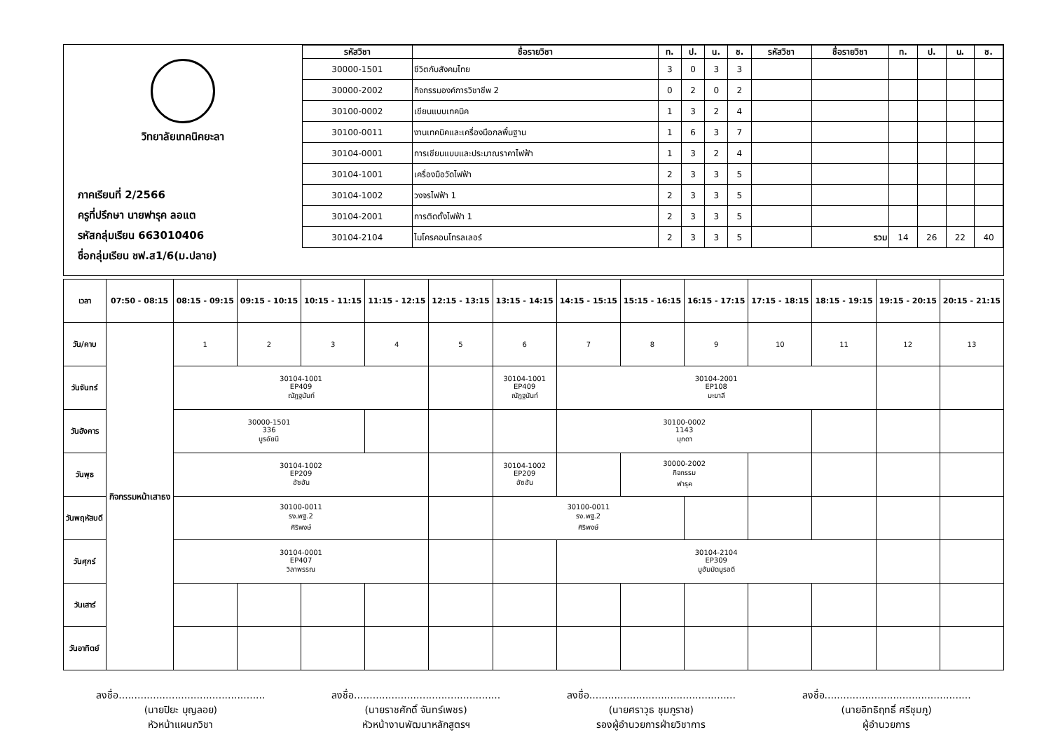วิทยาลัยเทคนิคยะลา
ภาคเรียนที่ 2/2566
ครูที่ปรึกษา นายฟารุค ลอแต
รหัสกลุ่มเรียน 663010406
ชื่อกลุ่มเรียน ชฟ.ส1/6(ม.ปลาย)
| รหัสวิชา | ชื่อรายวิชา | ท. | ป. | น. | ช. | รหัสวิชา | ชื่อรายวิชา | ท. | ป. | น. | ช. |
| --- | --- | --- | --- | --- | --- | --- | --- | --- | --- | --- | --- |
| 30000-1501 | ชีวิตกับสังคมไทย | 3 | 0 | 3 | 3 | | | | | | |
| 30000-2002 | กิจกรรมองค์การวิชาชีพ 2 | 0 | 2 | 0 | 2 | | | | | | |
| 30100-0002 | เขียนแบบเทคนิค | 1 | 3 | 2 | 4 | | | | | | |
| 30100-0011 | งานเทคนิคและเครื่องมือกลพื้นฐาน | 1 | 6 | 3 | 7 | | | | | | |
| 30104-0001 | การเขียนแบบและประมาณราคาไฟฟ้า | 1 | 3 | 2 | 4 | | | | | | |
| 30104-1001 | เครื่องมือวัดไฟฟ้า | 2 | 3 | 3 | 5 | | | | | | |
| 30104-1002 | วงจรไฟฟ้า 1 | 2 | 3 | 3 | 5 | | | | | | |
| 30104-2001 | การติดตั้งไฟฟ้า 1 | 2 | 3 | 3 | 5 | | | | | | |
| 30104-2104 | ไมโครคอนโทรลเลอร์ | 2 | 3 | 3 | 5 | | รวม | 14 | 26 | 22 | 40 |
| เวลา | 07:50 - 08:15 | 08:15 - 09:15 | 09:15 - 10:15 | 10:15 - 11:15 | 11:15 - 12:15 | 12:15 - 13:15 | 13:15 - 14:15 | 14:15 - 15:15 | 15:15 - 16:15 | 16:15 - 17:15 | 17:15 - 18:15 | 18:15 - 19:15 | 19:15 - 20:15 | 20:15 - 21:15 |
| --- | --- | --- | --- | --- | --- | --- | --- | --- | --- | --- | --- | --- | --- | --- |
| วัน/คาบ | กิจกรรมหน้าเสาธง | 1 | 2 | 3 | 4 | 5 | 6 | 7 | 8 | 9 | 10 | 11 | 12 | 13 |
| วันจันทร์ | | 30104-1001 EP409 ณัฏฐนันท์ | | | | | 30104-1001 EP409 ณัฏฐนันท์ | 30104-2001 EP108 มะยาลี | | | | | | |
| วันอังคาร | | 30000-1501 336 นูรอัยนี | | | | | | 30100-0002 1143 มุกดา | | | | | | |
| วันพุธ | | 30104-1002 EP209 อัซฮัน | | | | | 30104-1002 EP209 อัซฮัน | | 30000-2002 กิจกรรม ฟารุค | | | | | |
| วันพฤหัสบดี | | 30100-0011 รง.พฐ.2 ศิริพงษ์ | | | | | 30100-0011 รง.พฐ.2 ศิริพงษ์ | | | | | | | |
| วันศุกร์ | | 30104-0001 EP407 วิลาพรรณ | | | | | | 30104-2104 EP309 มูฮัมมัดมูรอดี | | | | | | |
| วันเสาร์ | | | | | | | | | | | | | | |
| วันอาทิตย์ | | | | | | | | | | | | | | |
ลงชื่อ...............................................
(นายปิยะ บุญลอย)
หัวหน้าแผนกวิชา
ลงชื่อ...............................................
(นายราชศักดิ์ จันทร์เพชร)
หัวหน้างานพัฒนาหลักสูตรฯ
ลงชื่อ...............................................
(นายศราวุธ ชุมภูราช)
รองผู้อำนวยการฝ่ายวิชาการ
ลงชื่อ...............................................
(นายอิทธิฤทธิ์ ศรีชุมภู)
ผู้อำนวยการ